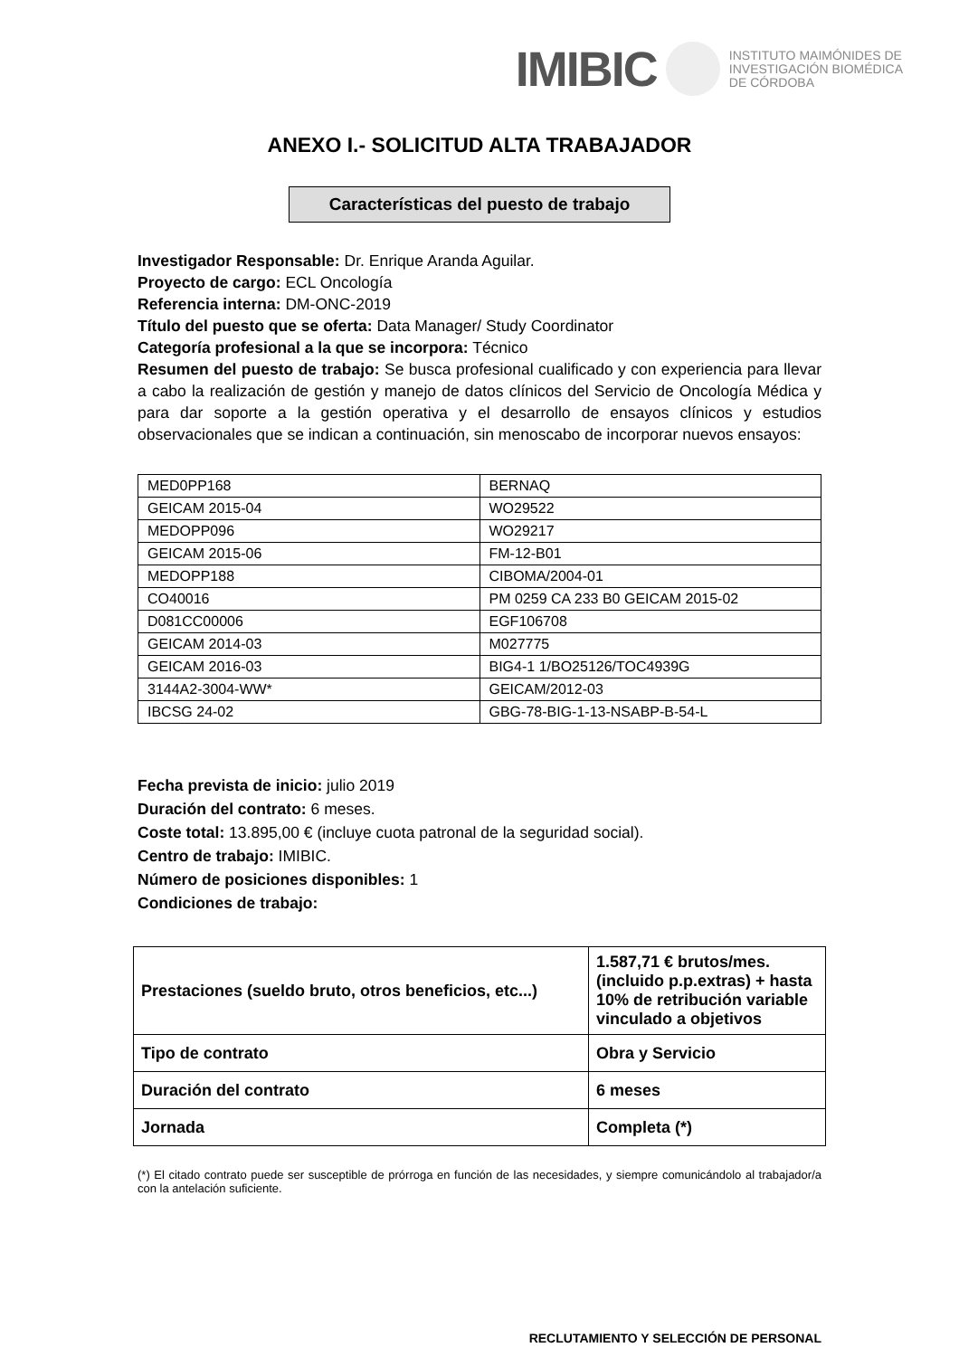IMIBIC INSTITUTO MAIMÓNIDES DE
INVESTIGACIÓN BIOMÉDICA
DE CÓRDOBA
ANEXO I.- SOLICITUD ALTA TRABAJADOR
Características del puesto de trabajo
Investigador Responsable: Dr. Enrique Aranda Aguilar.
Proyecto de cargo: ECL Oncología
Referencia interna: DM-ONC-2019
Título del puesto que se oferta: Data Manager/ Study Coordinator
Categoría profesional a la que se incorpora: Técnico
Resumen del puesto de trabajo: Se busca profesional cualificado y con experiencia para llevar a cabo la realización de gestión y manejo de datos clínicos del Servicio de Oncología Médica y para dar soporte a la gestión operativa y el desarrollo de ensayos clínicos y estudios observacionales que se indican a continuación, sin menoscabo de incorporar nuevos ensayos:
| MED0PP168 | BERNAQ |
| GEICAM 2015-04 | WO29522 |
| MEDOPP096 | WO29217 |
| GEICAM 2015-06 | FM-12-B01 |
| MEDOPP188 | CIBOMA/2004-01 |
| CO40016 | PM 0259 CA 233 B0 GEICAM 2015-02 |
| D081CC00006 | EGF106708 |
| GEICAM 2014-03 | M027775 |
| GEICAM 2016-03 | BIG4-1 1/BO25126/TOC4939G |
| 3144A2-3004-WW* | GEICAM/2012-03 |
| IBCSG 24-02 | GBG-78-BIG-1-13-NSABP-B-54-L |
Fecha prevista de inicio: julio 2019
Duración del contrato: 6 meses.
Coste total: 13.895,00 € (incluye cuota patronal de la seguridad social).
Centro de trabajo: IMIBIC.
Número de posiciones disponibles: 1
Condiciones de trabajo:
| Prestaciones (sueldo bruto, otros beneficios, etc...) | 1.587,71 € brutos/mes. (incluido p.p.extras) + hasta 10% de retribución variable vinculado a objetivos |
| Tipo de contrato | Obra y Servicio |
| Duración del contrato | 6 meses |
| Jornada | Completa (*) |
(*) El citado contrato puede ser susceptible de prórroga en función de las necesidades, y siempre comunicándolo al trabajador/a con la antelación suficiente.
RECLUTAMIENTO Y SELECCIÓN DE PERSONAL